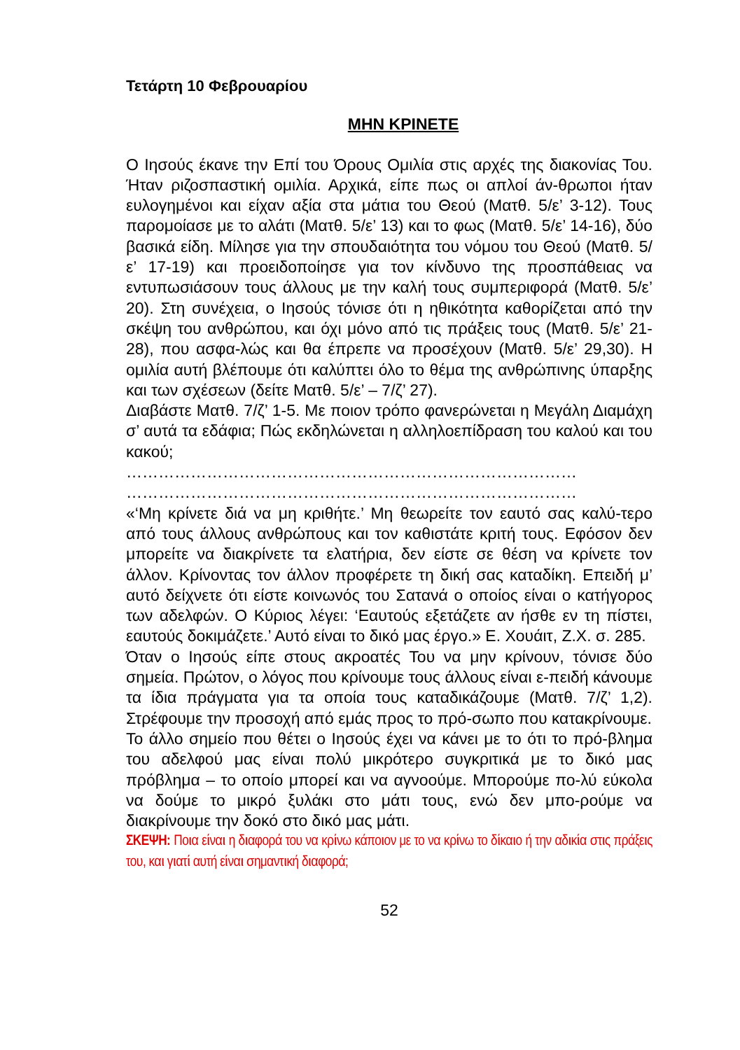Τετάρτη 10 Φεβρουαρίου
ΜΗΝ ΚΡΙΝΕΤΕ
Ο Ιησούς έκανε την Επί του Όρους Ομιλία στις αρχές της διακονίας Του. Ήταν ριζοσπαστική ομιλία. Αρχικά, είπε πως οι απλοί άν-θρωποι ήταν ευλογημένοι και είχαν αξία στα μάτια του Θεού (Ματθ. 5/ε’ 3-12). Τους παρομοίασε με το αλάτι (Ματθ. 5/ε’ 13) και το φως (Ματθ. 5/ε’ 14-16), δύο βασικά είδη. Μίλησε για την σπουδαιότητα του νόμου του Θεού (Ματθ. 5/ε’ 17-19) και προειδοποίησε για τον κίνδυνο της προσπάθειας να εντυπωσιάσουν τους άλλους με την καλή τους συμπεριφορά (Ματθ. 5/ε’ 20). Στη συνέχεια, ο Ιησούς τόνισε ότι η ηθικότητα καθορίζεται από την σκέψη του ανθρώπου, και όχι μόνο από τις πράξεις τους (Ματθ. 5/ε’ 21-28), που ασφα-λώς και θα έπρεπε να προσέχουν (Ματθ. 5/ε’ 29,30). Η ομιλία αυτή βλέπουμε ότι καλύπτει όλο το θέμα της ανθρώπινης ύπαρξης και των σχέσεων (δείτε Ματθ. 5/ε’ – 7/ζ’ 27).
Διαβάστε Ματθ. 7/ζ’ 1-5. Με ποιον τρόπο φανερώνεται η Μεγάλη Διαμάχη σ’ αυτά τα εδάφια; Πώς εκδηλώνεται η αλληλοεπίδραση του καλού και του κακού;
…………………………………………………………………………
…………………………………………………………………………
«‘Μη κρίνετε διά να μη κριθήτε.’ Μη θεωρείτε τον εαυτό σας καλύ-τερο από τους άλλους ανθρώπους και τον καθιστάτε κριτή τους. Εφόσον δεν μπορείτε να διακρίνετε τα ελατήρια, δεν είστε σε θέση να κρίνετε τον άλλον. Κρίνοντας τον άλλον προφέρετε τη δική σας καταδίκη. Επειδή μ’ αυτό δείχνετε ότι είστε κοινωνός του Σατανά ο οποίος είναι ο κατήγορος των αδελφών. Ο Κύριος λέγει: ‘Εαυτούς εξετάζετε αν ήσθε εν τη πίστει, εαυτούς δοκιμάζετε.’ Αυτό είναι το δικό μας έργο.» Ε. Χουάιτ, Ζ.Χ. σ. 285.
Όταν ο Ιησούς είπε στους ακροατές Του να μην κρίνουν, τόνισε δύο σημεία. Πρώτον, ο λόγος που κρίνουμε τους άλλους είναι ε-πειδή κάνουμε τα ίδια πράγματα για τα οποία τους καταδικάζουμε (Ματθ. 7/ζ’ 1,2). Στρέφουμε την προσοχή από εμάς προς το πρό-σωπο που κατακρίνουμε.
Το άλλο σημείο που θέτει ο Ιησούς έχει να κάνει με το ότι το πρό-βλημα του αδελφού μας είναι πολύ μικρότερο συγκριτικά με το δικό μας πρόβλημα – το οποίο μπορεί και να αγνοούμε. Μπορούμε πο-λύ εύκολα να δούμε το μικρό ξυλάκι στο μάτι τους, ενώ δεν μπο-ρούμε να διακρίνουμε την δοκό στο δικό μας μάτι.
ΣΚΕΨΗ: Ποια είναι η διαφορά του να κρίνω κάποιον με το να κρίνω το δίκαιο ή την αδικία στις πράξεις του, και γιατί αυτή είναι σημαντική διαφορά;
52